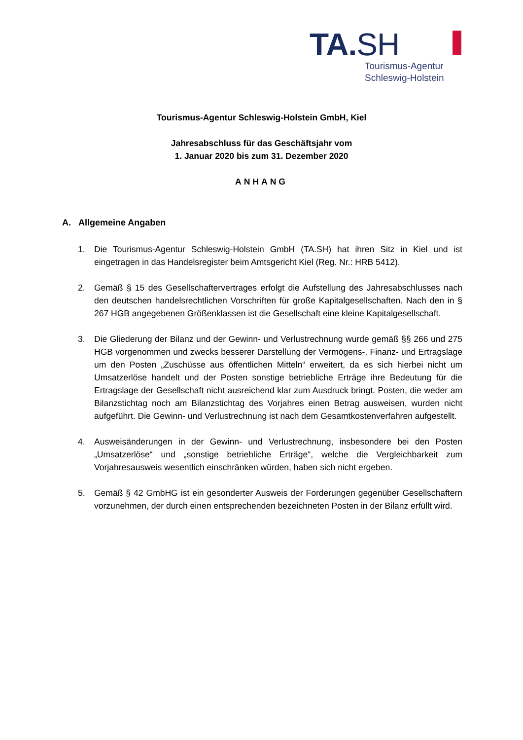TA.SH
Tourismus-Agentur
Schleswig-Holstein
Tourismus-Agentur Schleswig-Holstein GmbH, Kiel
Jahresabschluss für das Geschäftsjahr vom
1. Januar 2020 bis zum 31. Dezember 2020
ANHANG
A. Allgemeine Angaben
1. Die Tourismus-Agentur Schleswig-Holstein GmbH (TA.SH) hat ihren Sitz in Kiel und ist eingetragen in das Handelsregister beim Amtsgericht Kiel (Reg. Nr.: HRB 5412).
2. Gemäß § 15 des Gesellschaftervertrages erfolgt die Aufstellung des Jahresabschlusses nach den deutschen handelsrechtlichen Vorschriften für große Kapitalgesellschaften. Nach den in § 267 HGB angegebenen Größenklassen ist die Gesellschaft eine kleine Kapitalgesellschaft.
3. Die Gliederung der Bilanz und der Gewinn- und Verlustrechnung wurde gemäß §§ 266 und 275 HGB vorgenommen und zwecks besserer Darstellung der Vermögens-, Finanz- und Ertragslage um den Posten „Zuschüsse aus öffentlichen Mitteln“ erweitert, da es sich hierbei nicht um Umsatzerlöse handelt und der Posten sonstige betriebliche Erträge ihre Bedeutung für die Ertragslage der Gesellschaft nicht ausreichend klar zum Ausdruck bringt. Posten, die weder am Bilanzstichtag noch am Bilanzstichtag des Vorjahres einen Betrag ausweisen, wurden nicht aufgeführt. Die Gewinn- und Verlustrechnung ist nach dem Gesamtkostenverfahren aufgestellt.
4. Ausweisänderungen in der Gewinn- und Verlustrechnung, insbesondere bei den Posten „Umsatzerlöse“ und „sonstige betriebliche Erträge“, welche die Vergleichbarkeit zum Vorjahresausweis wesentlich einschränken würden, haben sich nicht ergeben.
5. Gemäß § 42 GmbHG ist ein gesonderter Ausweis der Forderungen gegenüber Gesellschaftern vorzunehmen, der durch einen entsprechenden bezeichneten Posten in der Bilanz erfüllt wird.